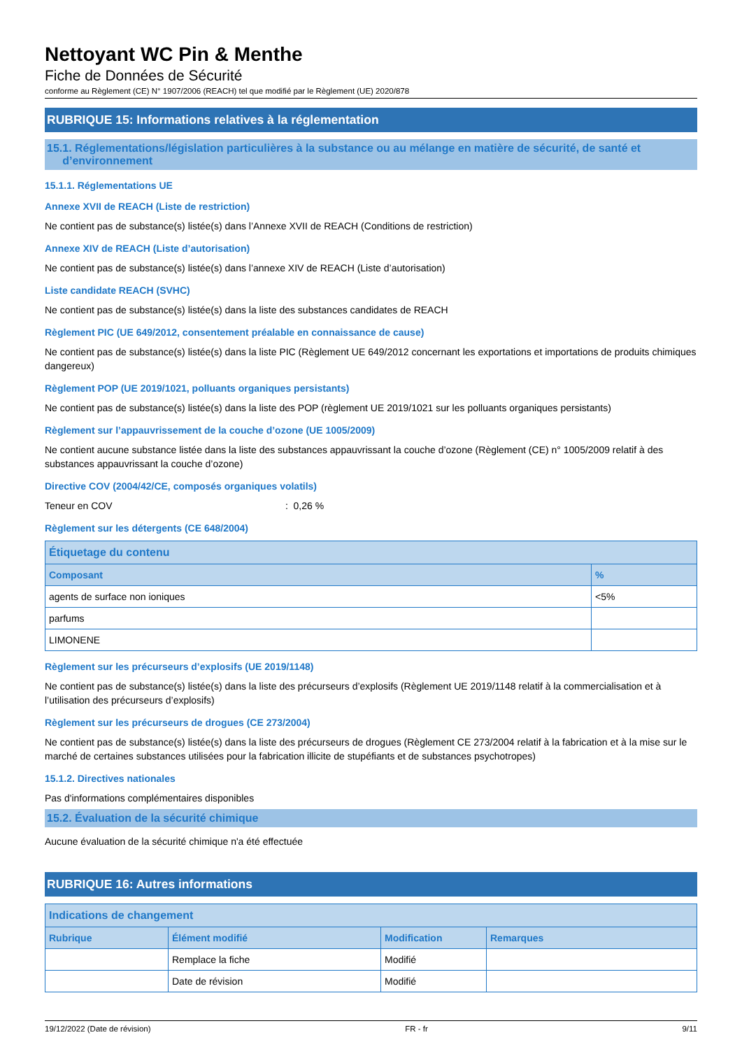Nettoyant WC Pin & Menthe
Fiche de Données de Sécurité
conforme au Règlement (CE) N° 1907/2006 (REACH) tel que modifié par le Règlement (UE) 2020/878
RUBRIQUE 15: Informations relatives à la réglementation
15.1. Réglementations/législation particulières à la substance ou au mélange en matière de sécurité, de santé et
d’environnement
15.1.1. Réglementations UE
Annexe XVII de REACH (Liste de restriction)
Ne contient pas de substance(s) listée(s) dans l’Annexe XVII de REACH (Conditions de restriction)
Annexe XIV de REACH (Liste d’autorisation)
Ne contient pas de substance(s) listée(s) dans l’annexe XIV de REACH (Liste d’autorisation)
Liste candidate REACH (SVHC)
Ne contient pas de substance(s) listée(s) dans la liste des substances candidates de REACH
Règlement PIC (UE 649/2012, consentement préalable en connaissance de cause)
Ne contient pas de substance(s) listée(s) dans la liste PIC (Règlement UE 649/2012 concernant les exportations et importations de produits chimiques dangereux)
Règlement POP (UE 2019/1021, polluants organiques persistants)
Ne contient pas de substance(s) listée(s) dans la liste des POP (règlement UE 2019/1021 sur les polluants organiques persistants)
Règlement sur l’appauvrissement de la couche d’ozone (UE 1005/2009)
Ne contient aucune substance listée dans la liste des substances appauvrissant la couche d’ozone (Règlement (CE) n° 1005/2009 relatif à des substances appauvrissant la couche d’ozone)
Directive COV (2004/42/CE, composés organiques volatils)
Teneur en COV : 0,26 %
Règlement sur les détergents (CE 648/2004)
| Étiquetage du contenu | |
| --- | --- |
| Composant | % |
| agents de surface non ioniques | <5% |
| parfums | |
| LIMONENE | |
Règlement sur les précurseurs d’explosifs (UE 2019/1148)
Ne contient pas de substance(s) listée(s) dans la liste des précurseurs d’explosifs (Règlement UE 2019/1148 relatif à la commercialisation et à l’utilisation des précurseurs d’explosifs)
Règlement sur les précurseurs de drogues (CE 273/2004)
Ne contient pas de substance(s) listée(s) dans la liste des précurseurs de drogues (Règlement CE 273/2004 relatif à la fabrication et à la mise sur le marché de certaines substances utilisées pour la fabrication illicite de stupéfiants et de substances psychotropes)
15.1.2. Directives nationales
Pas d'informations complémentaires disponibles
15.2. Évaluation de la sécurité chimique
Aucune évaluation de la sécurité chimique n'a été effectuée
RUBRIQUE 16: Autres informations
| Indications de changement | | | |
| --- | --- | --- | --- |
| Rubrique | Élément modifié | Modification | Remarques |
| | Remplace la fiche | Modifié | |
| | Date de révision | Modifié | |
19/12/2022 (Date de révision) FR - fr 9/11